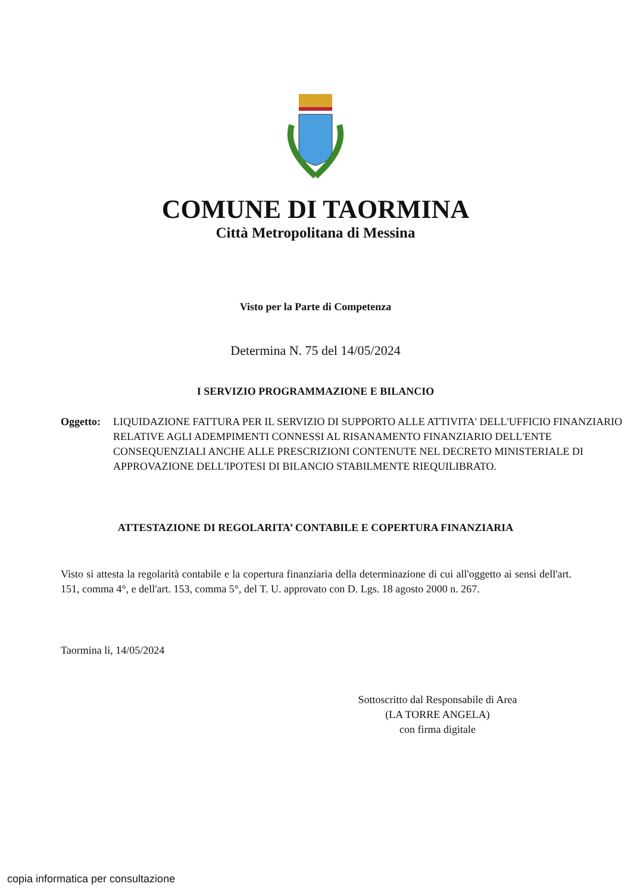COMUNE DI TAORMINA
Città Metropolitana di Messina
Visto per la Parte di Competenza
Determina N. 75 del 14/05/2024
I SERVIZIO PROGRAMMAZIONE E BILANCIO
Oggetto: LIQUIDAZIONE FATTURA PER IL SERVIZIO DI SUPPORTO ALLE ATTIVITA' DELL'UFFICIO FINANZIARIO RELATIVE AGLI ADEMPIMENTI CONNESSI AL RISANAMENTO FINANZIARIO DELL'ENTE CONSEQUENZIALI ANCHE ALLE PRESCRIZIONI CONTENUTE NEL DECRETO MINISTERIALE DI APPROVAZIONE DELL'IPOTESI DI BILANCIO STABILMENTE RIEQUILIBRATO.
ATTESTAZIONE DI REGOLARITA’ CONTABILE E COPERTURA FINANZIARIA
Visto si attesta la regolarità contabile e la copertura finanziaria della determinazione di cui all'oggetto ai sensi dell'art. 151, comma 4°, e dell'art. 153, comma 5°, del T. U. approvato con D. Lgs. 18 agosto 2000 n. 267.
Taormina li, 14/05/2024
Sottoscritto dal Responsabile di Area
(LA TORRE ANGELA)
con firma digitale
copia informatica per consultazione